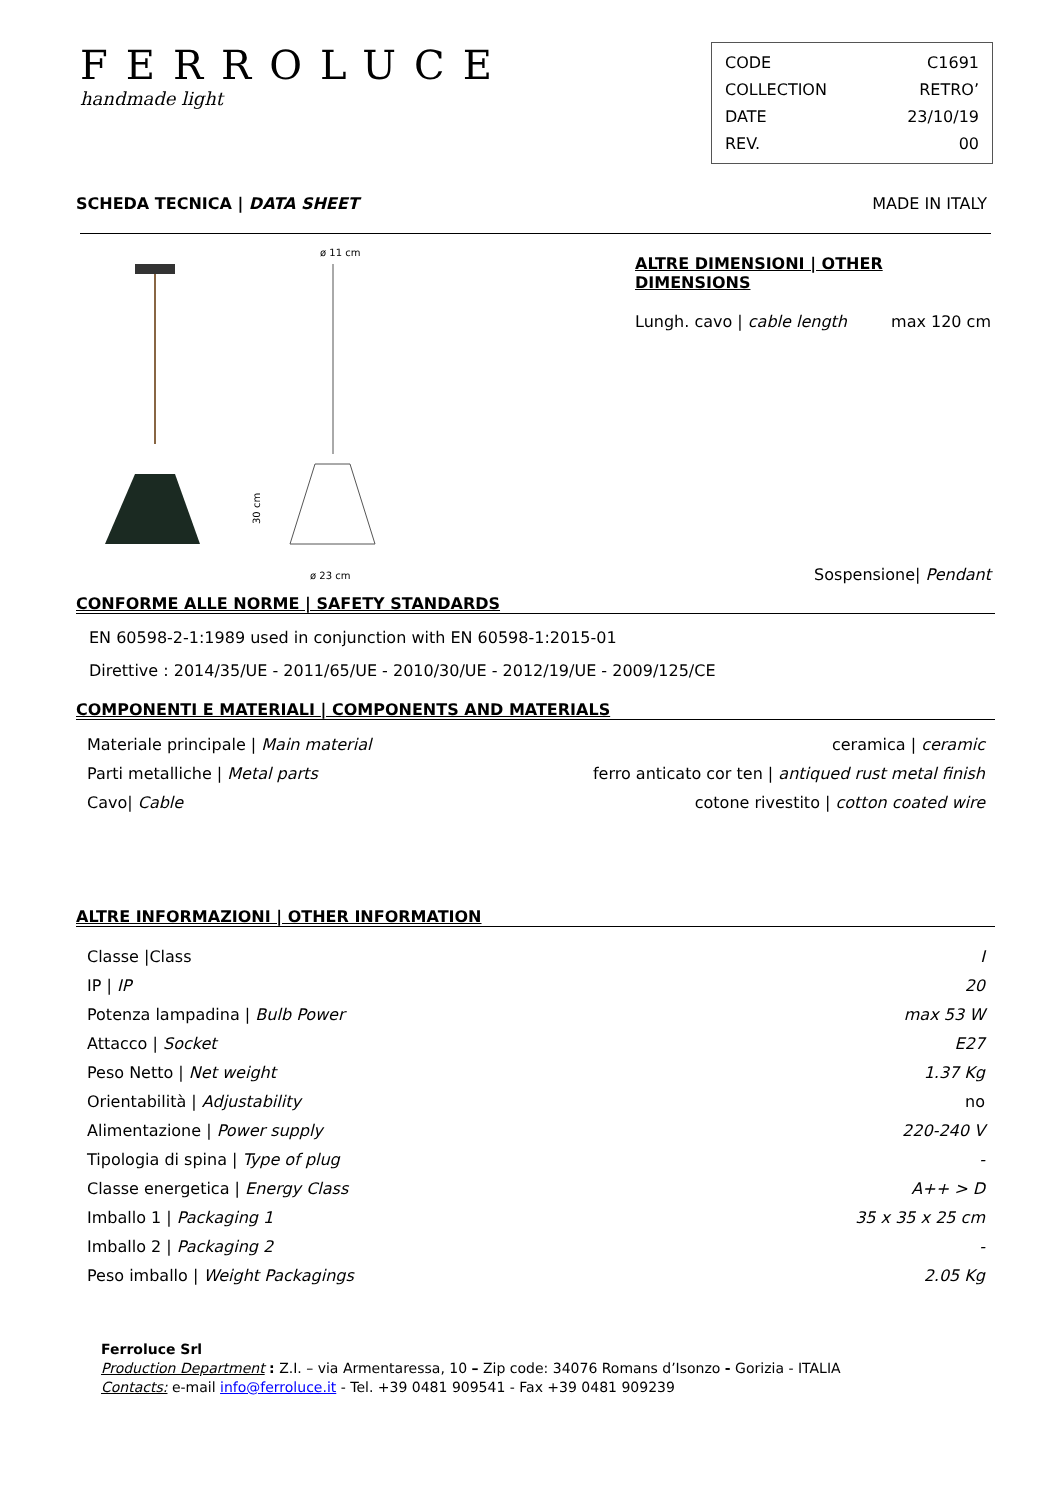FERROLUCE
handmade light
CODE C1691
COLLECTION RETRO’
DATE 23/10/19
REV. 00
SCHEDA TECNICA | DATA SHEET MADE IN ITALY
ø 11 cm
30 cm
ø 23 cm
ALTRE DIMENSIONI | OTHER DIMENSIONS
Lungh. cavo | cable length max 120 cm
Sospensione| Pendant
CONFORME ALLE NORME | SAFETY STANDARDS
EN 60598-2-1:1989 used in conjunction with EN 60598-1:2015-01
Direttive : 2014/35/UE - 2011/65/UE - 2010/30/UE - 2012/19/UE - 2009/125/CE
COMPONENTI E MATERIALI | COMPONENTS AND MATERIALS
| Materiale principale / Main material | ceramica / ceramic |
| Parti metalliche / Metal parts | ferro anticato cor ten / antiqued rust metal finish |
| Cavo/ Cable | cotone rivestito / cotton coated wire |
ALTRE INFORMAZIONI | OTHER INFORMATION
| Classe /Class | I |
| IP / IP | 20 |
| Potenza lampadina / Bulb Power | max 53 W |
| Attacco / Socket | E27 |
| Peso Netto / Net weight | 1.37 Kg |
| Orientabilità / Adjustability | no |
| Alimentazione / Power supply | 220-240 V |
| Tipologia di spina / Type of plug | - |
| Classe energetica / Energy Class | A++ > D |
| Imballo 1 / Packaging 1 | 35 x 35 x 25 cm |
| Imballo 2 / Packaging 2 | - |
| Peso imballo / Weight Packagings | 2.05 Kg |
Ferroluce Srl
Production Department : Z.I. – via Armentaressa, 10 – Zip code: 34076 Romans d’Isonzo - Gorizia - ITALIA
Contacts: e-mail info@ferroluce.it - Tel. +39 0481 909541 - Fax +39 0481 909239